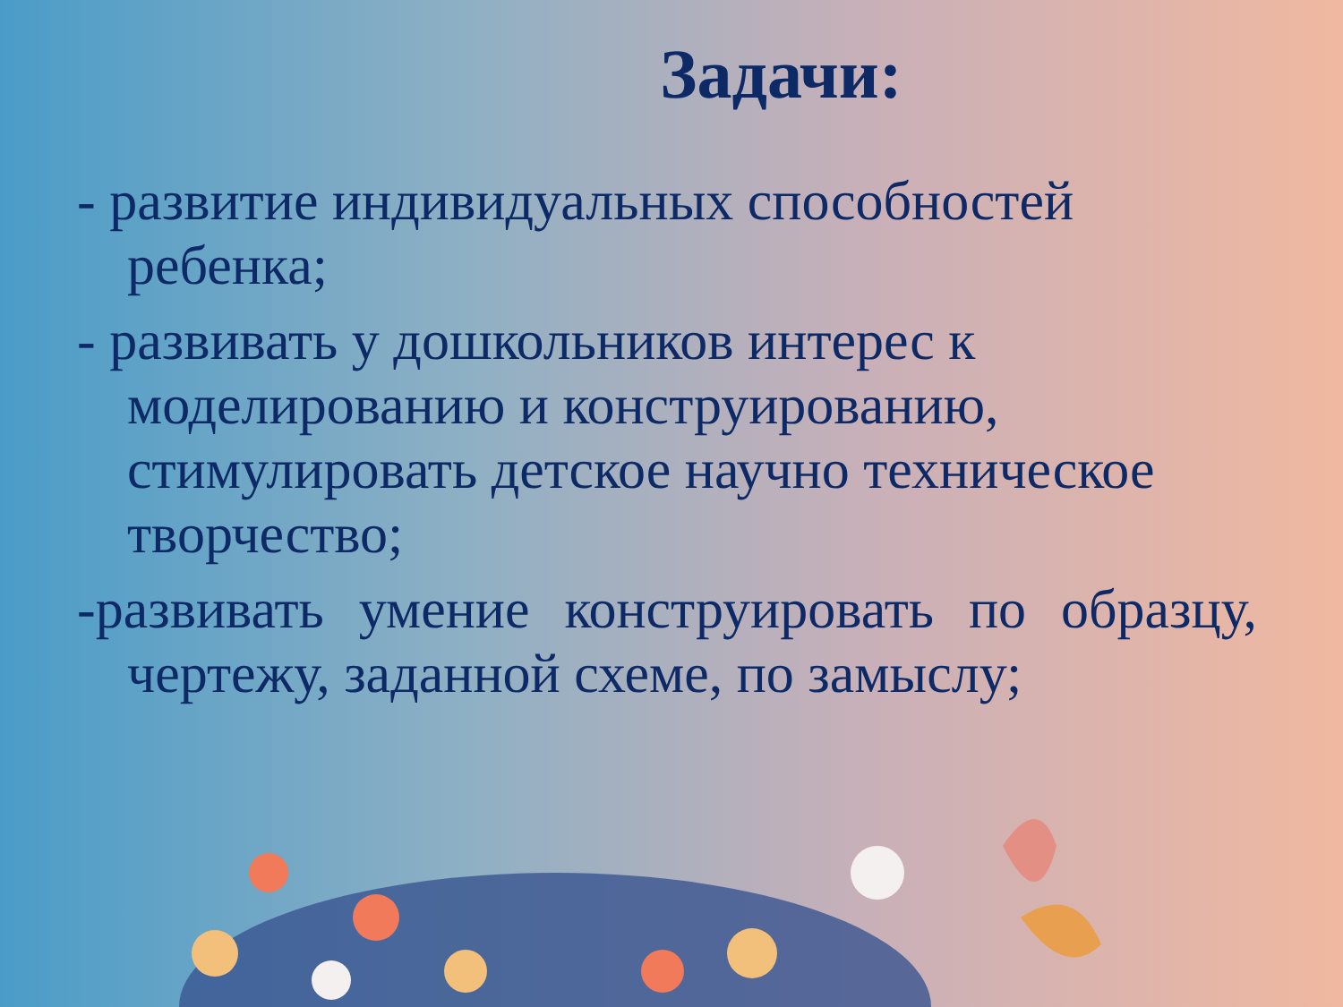Задачи:
- развитие индивидуальных способностей ребенка;
- развивать у дошкольников интерес к моделированию и конструированию, стимулировать детское научно техническое творчество;
-развивать умение конструировать по образцу, чертежу, заданной схеме, по замыслу;